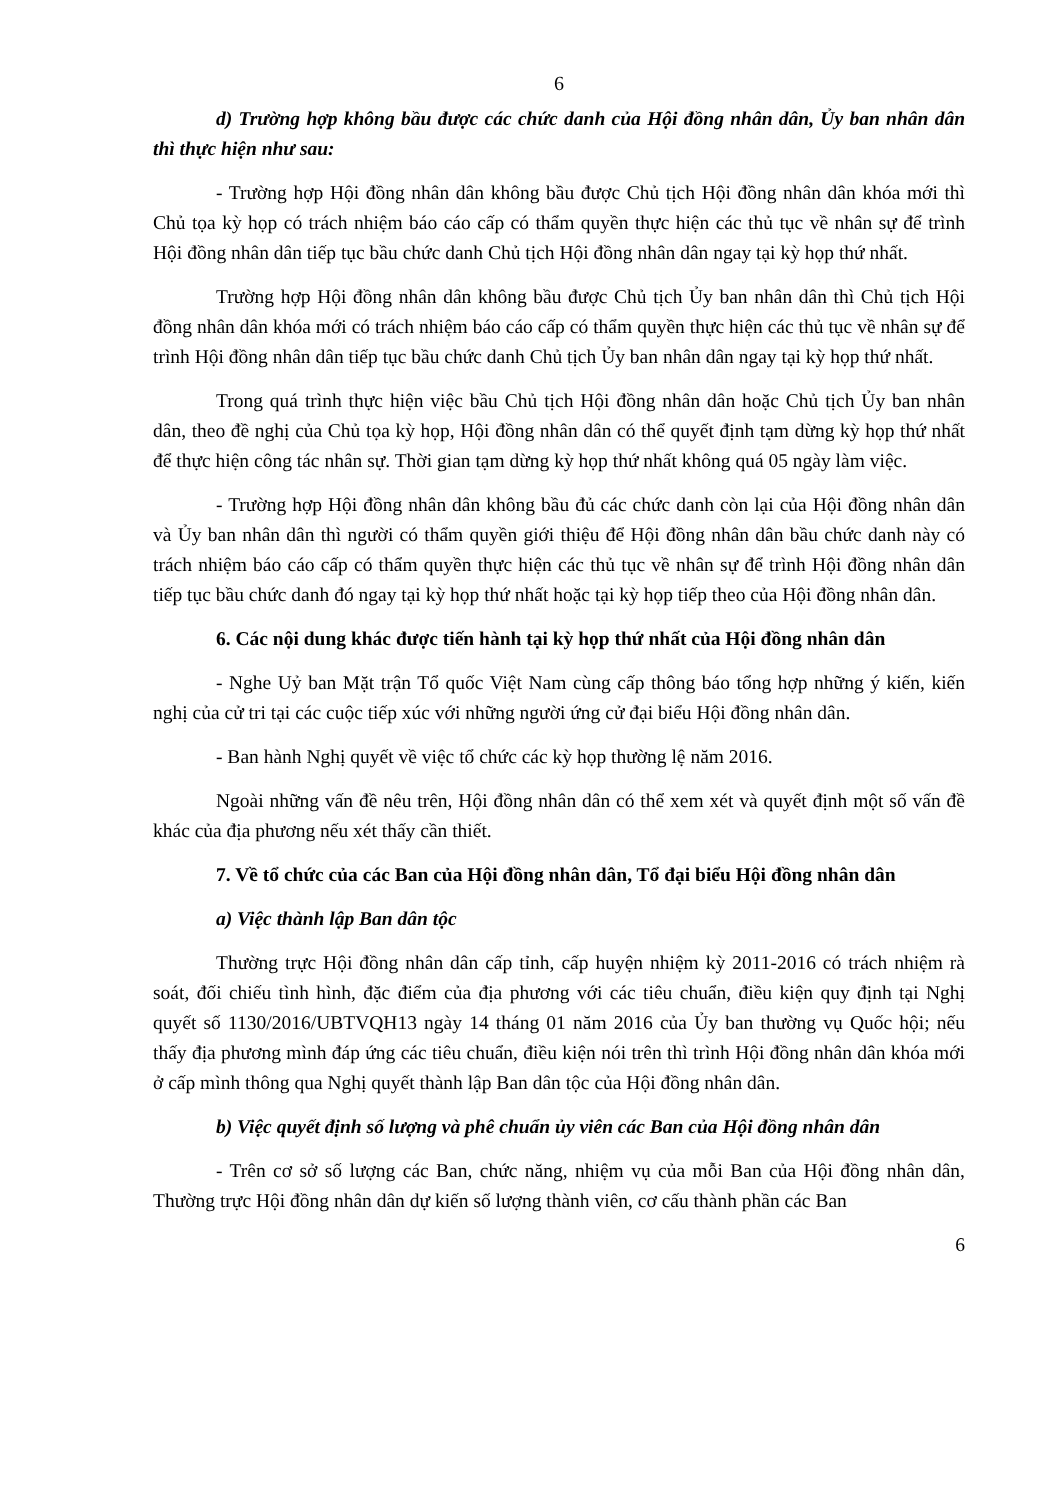6
d) Trường hợp không bầu được các chức danh của Hội đồng nhân dân, Ủy ban nhân dân thì thực hiện như sau:
- Trường hợp Hội đồng nhân dân không bầu được Chủ tịch Hội đồng nhân dân khóa mới thì Chủ tọa kỳ họp có trách nhiệm báo cáo cấp có thẩm quyền thực hiện các thủ tục về nhân sự để trình Hội đồng nhân dân tiếp tục bầu chức danh Chủ tịch Hội đồng nhân dân ngay tại kỳ họp thứ nhất.
Trường hợp Hội đồng nhân dân không bầu được Chủ tịch Ủy ban nhân dân thì Chủ tịch Hội đồng nhân dân khóa mới có trách nhiệm báo cáo cấp có thẩm quyền thực hiện các thủ tục về nhân sự để trình Hội đồng nhân dân tiếp tục bầu chức danh Chủ tịch Ủy ban nhân dân ngay tại kỳ họp thứ nhất.
Trong quá trình thực hiện việc bầu Chủ tịch Hội đồng nhân dân hoặc Chủ tịch Ủy ban nhân dân, theo đề nghị của Chủ tọa kỳ họp, Hội đồng nhân dân có thể quyết định tạm dừng kỳ họp thứ nhất để thực hiện công tác nhân sự. Thời gian tạm dừng kỳ họp thứ nhất không quá 05 ngày làm việc.
- Trường hợp Hội đồng nhân dân không bầu đủ các chức danh còn lại của Hội đồng nhân dân và Ủy ban nhân dân thì người có thẩm quyền giới thiệu để Hội đồng nhân dân bầu chức danh này có trách nhiệm báo cáo cấp có thẩm quyền thực hiện các thủ tục về nhân sự để trình Hội đồng nhân dân tiếp tục bầu chức danh đó ngay tại kỳ họp thứ nhất hoặc tại kỳ họp tiếp theo của Hội đồng nhân dân.
6. Các nội dung khác được tiến hành tại kỳ họp thứ nhất của Hội đồng nhân dân
- Nghe Uỷ ban Mặt trận Tổ quốc Việt Nam cùng cấp thông báo tổng hợp những ý kiến, kiến nghị của cử tri tại các cuộc tiếp xúc với những người ứng cử đại biểu Hội đồng nhân dân.
- Ban hành Nghị quyết về việc tổ chức các kỳ họp thường lệ năm 2016.
Ngoài những vấn đề nêu trên, Hội đồng nhân dân có thể xem xét và quyết định một số vấn đề khác của địa phương nếu xét thấy cần thiết.
7. Về tổ chức của các Ban của Hội đồng nhân dân, Tổ đại biểu Hội đồng nhân dân
a) Việc thành lập Ban dân tộc
Thường trực Hội đồng nhân dân cấp tỉnh, cấp huyện nhiệm kỳ 2011-2016 có trách nhiệm rà soát, đối chiếu tình hình, đặc điểm của địa phương với các tiêu chuẩn, điều kiện quy định tại Nghị quyết số 1130/2016/UBTVQH13 ngày 14 tháng 01 năm 2016 của Ủy ban thường vụ Quốc hội; nếu thấy địa phương mình đáp ứng các tiêu chuẩn, điều kiện nói trên thì trình Hội đồng nhân dân khóa mới ở cấp mình thông qua Nghị quyết thành lập Ban dân tộc của Hội đồng nhân dân.
b) Việc quyết định số lượng và phê chuẩn ủy viên các Ban của Hội đồng nhân dân
- Trên cơ sở số lượng các Ban, chức năng, nhiệm vụ của mỗi Ban của Hội đồng nhân dân, Thường trực Hội đồng nhân dân dự kiến số lượng thành viên, cơ cấu thành phần các Ban
6